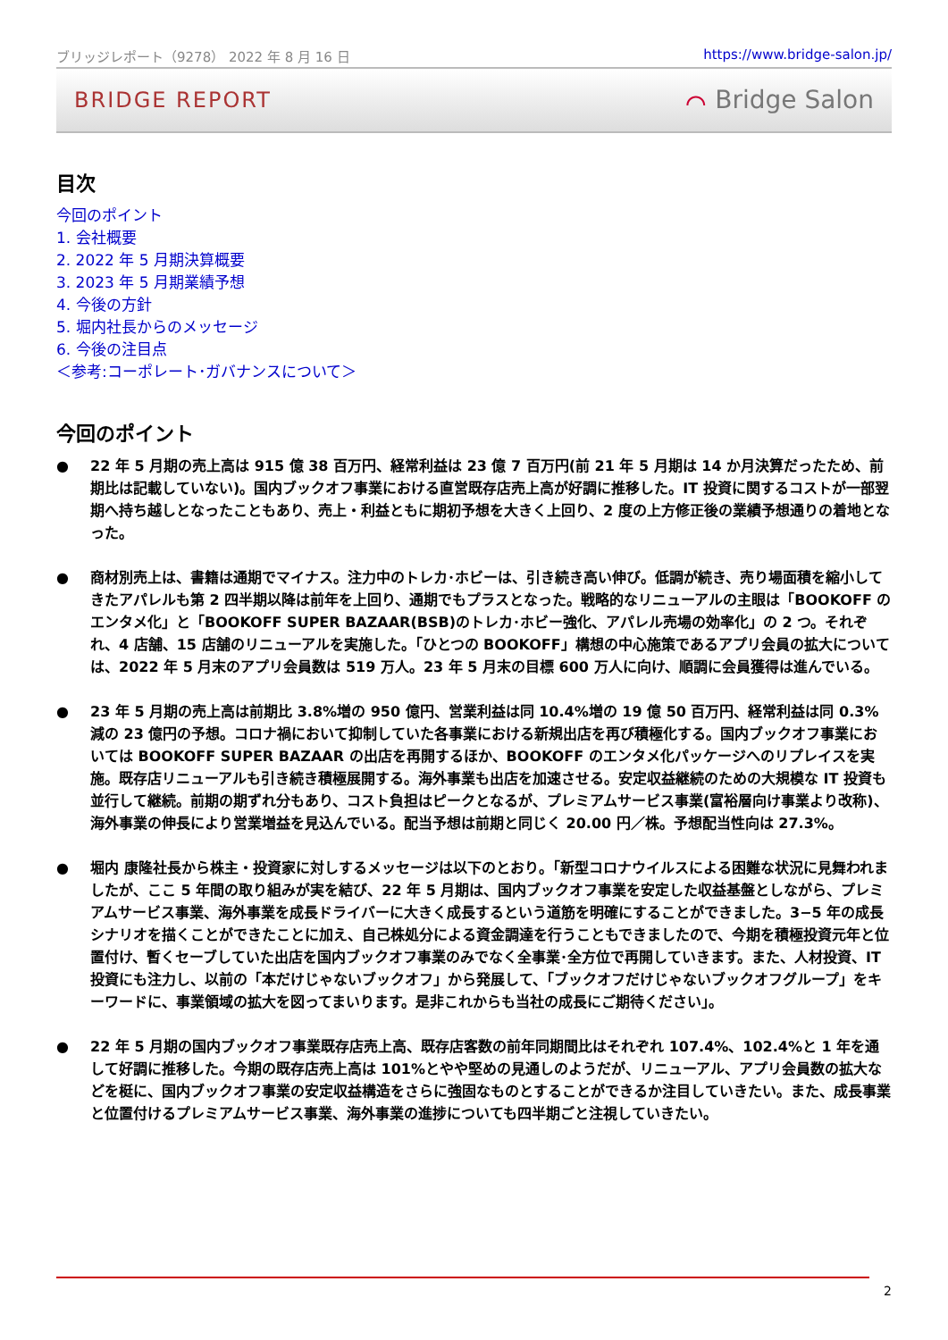ブリッジレポート（9278） 2022 年 8 月 16 日 https://www.bridge-salon.jp/
BRIDGE REPORT ⌒ Bridge Salon
目次
今回のポイント
1. 会社概要
2. 2022 年 5 月期決算概要
3. 2023 年 5 月期業績予想
4. 今後の方針
5. 堀内社長からのメッセージ
6. 今後の注目点
＜参考:コーポレート･ガバナンスについて＞
今回のポイント
● 22 年 5 月期の売上高は 915 億 38 百万円、経常利益は 23 億 7 百万円(前 21 年 5 月期は 14 か月決算だったため、前期比は記載していない)。国内ブックオフ事業における直営既存店売上高が好調に推移した。IT 投資に関するコストが一部翌期へ持ち越しとなったこともあり、売上・利益ともに期初予想を大きく上回り、2 度の上方修正後の業績予想通りの着地となった。
● 商材別売上は、書籍は通期でマイナス。注力中のトレカ･ホビーは、引き続き高い伸び。低調が続き、売り場面積を縮小してきたアパレルも第 2 四半期以降は前年を上回り、通期でもプラスとなった。戦略的なリニューアルの主眼は「BOOKOFF のエンタメ化」と「BOOKOFF SUPER BAZAAR(BSB)のトレカ･ホビー強化、アパレル売場の効率化」の 2 つ。それぞれ、4 店舗、15 店舗のリニューアルを実施した。「ひとつの BOOKOFF」構想の中心施策であるアプリ会員の拡大については、2022 年 5 月末のアプリ会員数は 519 万人。23 年 5 月末の目標 600 万人に向け、順調に会員獲得は進んでいる。
● 23 年 5 月期の売上高は前期比 3.8%増の 950 億円、営業利益は同 10.4%増の 19 億 50 百万円、経常利益は同 0.3%減の 23 億円の予想。コロナ禍において抑制していた各事業における新規出店を再び積極化する。国内ブックオフ事業においては BOOKOFF SUPER BAZAAR の出店を再開するほか、BOOKOFF のエンタメ化パッケージへのリプレイスを実施。既存店リニューアルも引き続き積極展開する。海外事業も出店を加速させる。安定収益継続のための大規模な IT 投資も並行して継続。前期の期ずれ分もあり、コスト負担はピークとなるが、プレミアムサービス事業(富裕層向け事業より改称)、海外事業の伸長により営業増益を見込んでいる。配当予想は前期と同じく 20.00 円／株。予想配当性向は 27.3%。
● 堀内 康隆社長から株主・投資家に対しするメッセージは以下のとおり。「新型コロナウイルスによる困難な状況に見舞われましたが、ここ 5 年間の取り組みが実を結び、22 年 5 月期は、国内ブックオフ事業を安定した収益基盤としながら、プレミアムサービス事業、海外事業を成長ドライバーに大きく成長するという道筋を明確にすることができました。3−5 年の成長シナリオを描くことができたことに加え、自己株処分による資金調達を行うこともできましたので、今期を積極投資元年と位置付け、暫くセーブしていた出店を国内ブックオフ事業のみでなく全事業･全方位で再開していきます。また、人材投資、IT 投資にも注力し、以前の「本だけじゃないブックオフ」から発展して、「ブックオフだけじゃないブックオフグループ」をキーワードに、事業領域の拡大を図ってまいります。是非これからも当社の成長にご期待ください」。
● 22 年 5 月期の国内ブックオフ事業既存店売上高、既存店客数の前年同期間比はそれぞれ 107.4%、102.4%と 1 年を通して好調に推移した。今期の既存店売上高は 101%とやや堅めの見通しのようだが、リニューアル、アプリ会員数の拡大などを梃に、国内ブックオフ事業の安定収益構造をさらに強固なものとすることができるか注目していきたい。また、成長事業と位置付けるプレミアムサービス事業、海外事業の進捗についても四半期ごと注視していきたい。
2